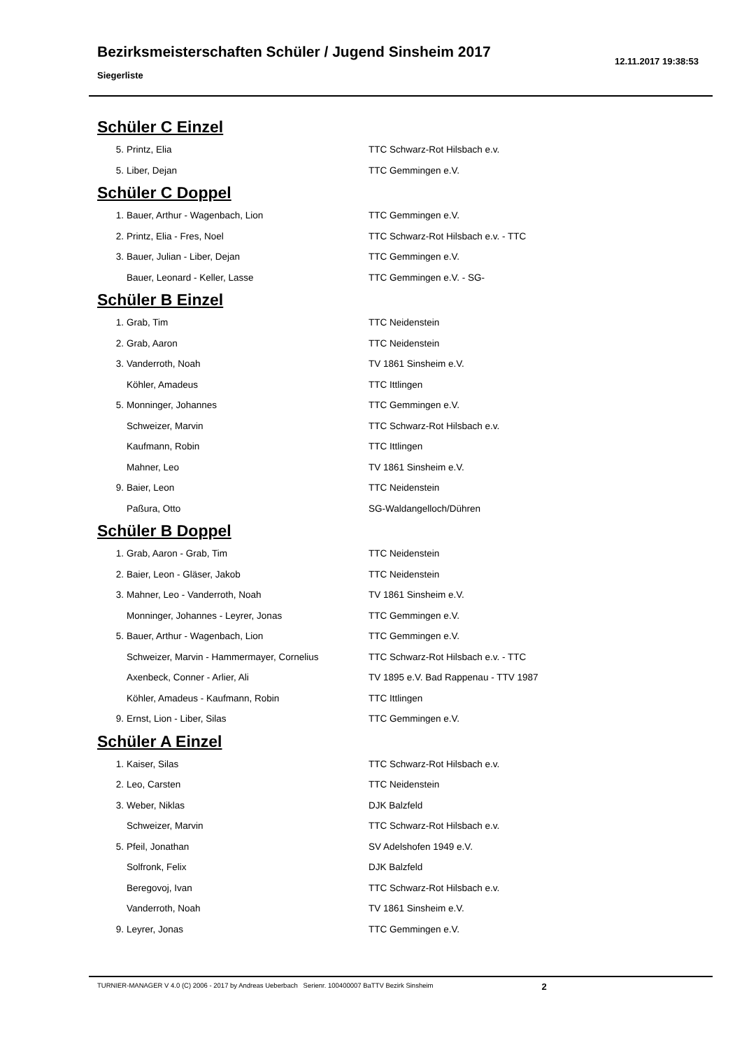Bezirksmeisterschaften Schüler / Jugend Sinsheim 2017
Siegerliste
12.11.2017 19:38:53
Schüler C Einzel
| 5. | Printz, Elia | TTC Schwarz-Rot Hilsbach e.v. |
| 5. | Liber, Dejan | TTC Gemmingen e.V. |
Schüler C Doppel
| 1. | Bauer, Arthur - Wagenbach, Lion | TTC Gemmingen e.V. |
| 2. | Printz, Elia - Fres, Noel | TTC Schwarz-Rot Hilsbach e.v. - TTC |
| 3. | Bauer, Julian - Liber, Dejan | TTC Gemmingen e.V. |
| | Bauer, Leonard - Keller, Lasse | TTC Gemmingen e.V. - SG- |
Schüler B Einzel
| 1. | Grab, Tim | TTC Neidenstein |
| 2. | Grab, Aaron | TTC Neidenstein |
| 3. | Vanderroth, Noah | TV 1861 Sinsheim e.V. |
| | Köhler, Amadeus | TTC Ittlingen |
| 5. | Monninger, Johannes | TTC Gemmingen e.V. |
| | Schweizer, Marvin | TTC Schwarz-Rot Hilsbach e.v. |
| | Kaufmann, Robin | TTC Ittlingen |
| | Mahner, Leo | TV 1861 Sinsheim e.V. |
| 9. | Baier, Leon | TTC Neidenstein |
| | Paßura, Otto | SG-Waldangelloch/Dühren |
Schüler B Doppel
| 1. | Grab, Aaron - Grab, Tim | TTC Neidenstein |
| 2. | Baier, Leon - Gläser, Jakob | TTC Neidenstein |
| 3. | Mahner, Leo - Vanderroth, Noah | TV 1861 Sinsheim e.V. |
| | Monninger, Johannes - Leyrer, Jonas | TTC Gemmingen e.V. |
| 5. | Bauer, Arthur - Wagenbach, Lion | TTC Gemmingen e.V. |
| | Schweizer, Marvin - Hammermayer, Cornelius | TTC Schwarz-Rot Hilsbach e.v. - TTC |
| | Axenbeck, Conner - Arlier, Ali | TV 1895 e.V. Bad Rappenau - TTV 1987 |
| | Köhler, Amadeus - Kaufmann, Robin | TTC Ittlingen |
| 9. | Ernst, Lion - Liber, Silas | TTC Gemmingen e.V. |
Schüler A Einzel
| 1. | Kaiser, Silas | TTC Schwarz-Rot Hilsbach e.v. |
| 2. | Leo, Carsten | TTC Neidenstein |
| 3. | Weber, Niklas | DJK Balzfeld |
| | Schweizer, Marvin | TTC Schwarz-Rot Hilsbach e.v. |
| 5. | Pfeil, Jonathan | SV Adelshofen 1949 e.V. |
| | Solfronk, Felix | DJK Balzfeld |
| | Beregovoj, Ivan | TTC Schwarz-Rot Hilsbach e.v. |
| | Vanderroth, Noah | TV 1861 Sinsheim e.V. |
| 9. | Leyrer, Jonas | TTC Gemmingen e.V. |
TURNIER-MANAGER V 4.0 (C) 2006 - 2017 by Andreas Ueberbach Serienr. 100400007 BaTTV Bezirk Sinsheim 2